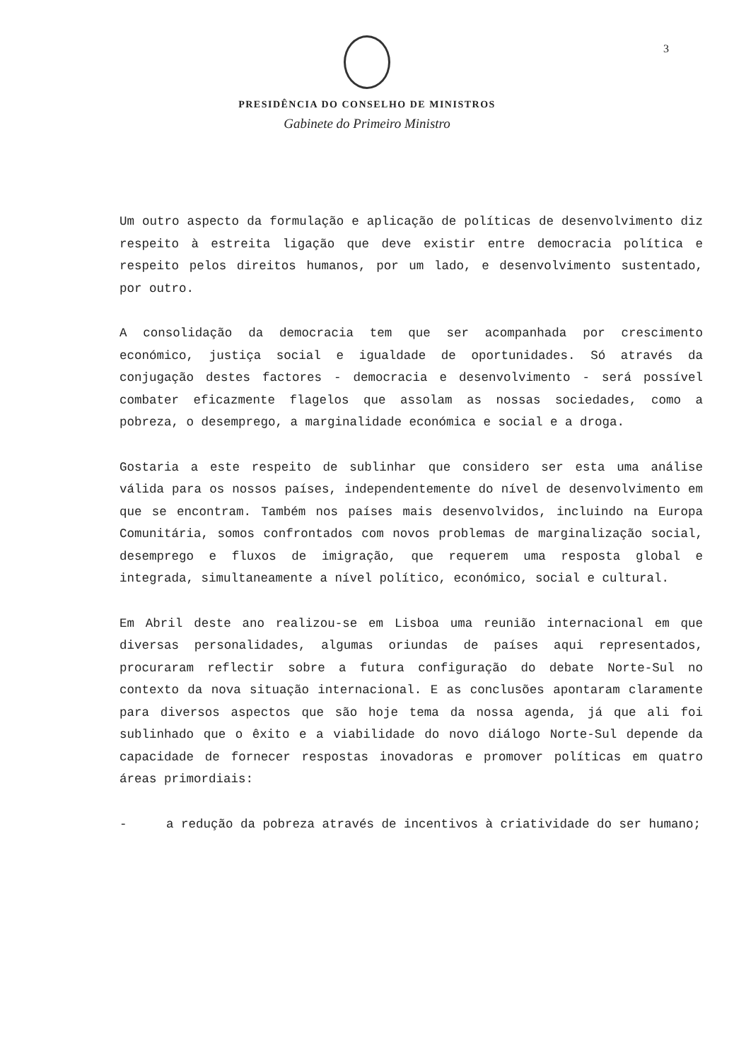3
PRESIDÊNCIA DO CONSELHO DE MINISTROS
Gabinete do Primeiro Ministro
Um outro aspecto da formulação e aplicação de políticas de desenvolvimento diz respeito à estreita ligação que deve existir entre democracia política e respeito pelos direitos humanos, por um lado, e desenvolvimento sustentado, por outro.
A consolidação da democracia tem que ser acompanhada por crescimento económico, justiça social e igualdade de oportunidades. Só através da conjugação destes factores - democracia e desenvolvimento - será possível combater eficazmente flagelos que assolam as nossas sociedades, como a pobreza, o desemprego, a marginalidade económica e social e a droga.
Gostaria a este respeito de sublinhar que considero ser esta uma análise válida para os nossos países, independentemente do nível de desenvolvimento em que se encontram. Também nos países mais desenvolvidos, incluindo na Europa Comunitária, somos confrontados com novos problemas de marginalização social, desemprego e fluxos de imigração, que requerem uma resposta global e integrada, simultaneamente a nível político, económico, social e cultural.
Em Abril deste ano realizou-se em Lisboa uma reunião internacional em que diversas personalidades, algumas oriundas de países aqui representados, procuraram reflectir sobre a futura configuração do debate Norte-Sul no contexto da nova situação internacional. E as conclusões apontaram claramente para diversos aspectos que são hoje tema da nossa agenda, já que ali foi sublinhado que o êxito e a viabilidade do novo diálogo Norte-Sul depende da capacidade de fornecer respostas inovadoras e promover políticas em quatro áreas primordiais:
- a redução da pobreza através de incentivos à criatividade do ser humano;